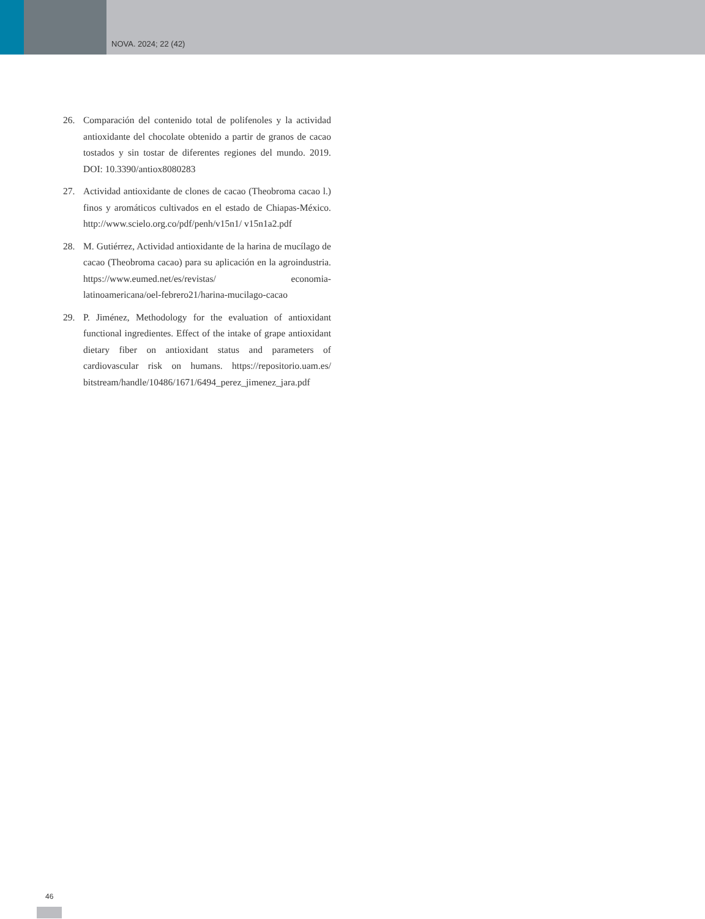NOVA. 2024; 22 (42)
26. Comparación del contenido total de polifenoles y la actividad antioxidante del chocolate obtenido a partir de granos de cacao tostados y sin tostar de diferentes regiones del mundo. 2019. DOI: 10.3390/antiox8080283
27. Actividad antioxidante de clones de cacao (Theobroma cacao l.) finos y aromáticos cultivados en el estado de Chiapas-México. http://www.scielo.org.co/pdf/penh/v15n1/ v15n1a2.pdf
28. M. Gutiérrez, Actividad antioxidante de la harina de mucílago de cacao (Theobroma cacao) para su aplicación en la agroindustria. https://www.eumed.net/es/revistas/ economia-latinoamericana/oel-febrero21/harina-mucilago-cacao
29. P. Jiménez, Methodology for the evaluation of antioxidant functional ingredientes. Effect of the intake of grape antioxidant dietary fiber on antioxidant status and parameters of cardiovascular risk on humans. https://repositorio.uam.es/ bitstream/handle/10486/1671/6494_perez_jimenez_jara.pdf
46